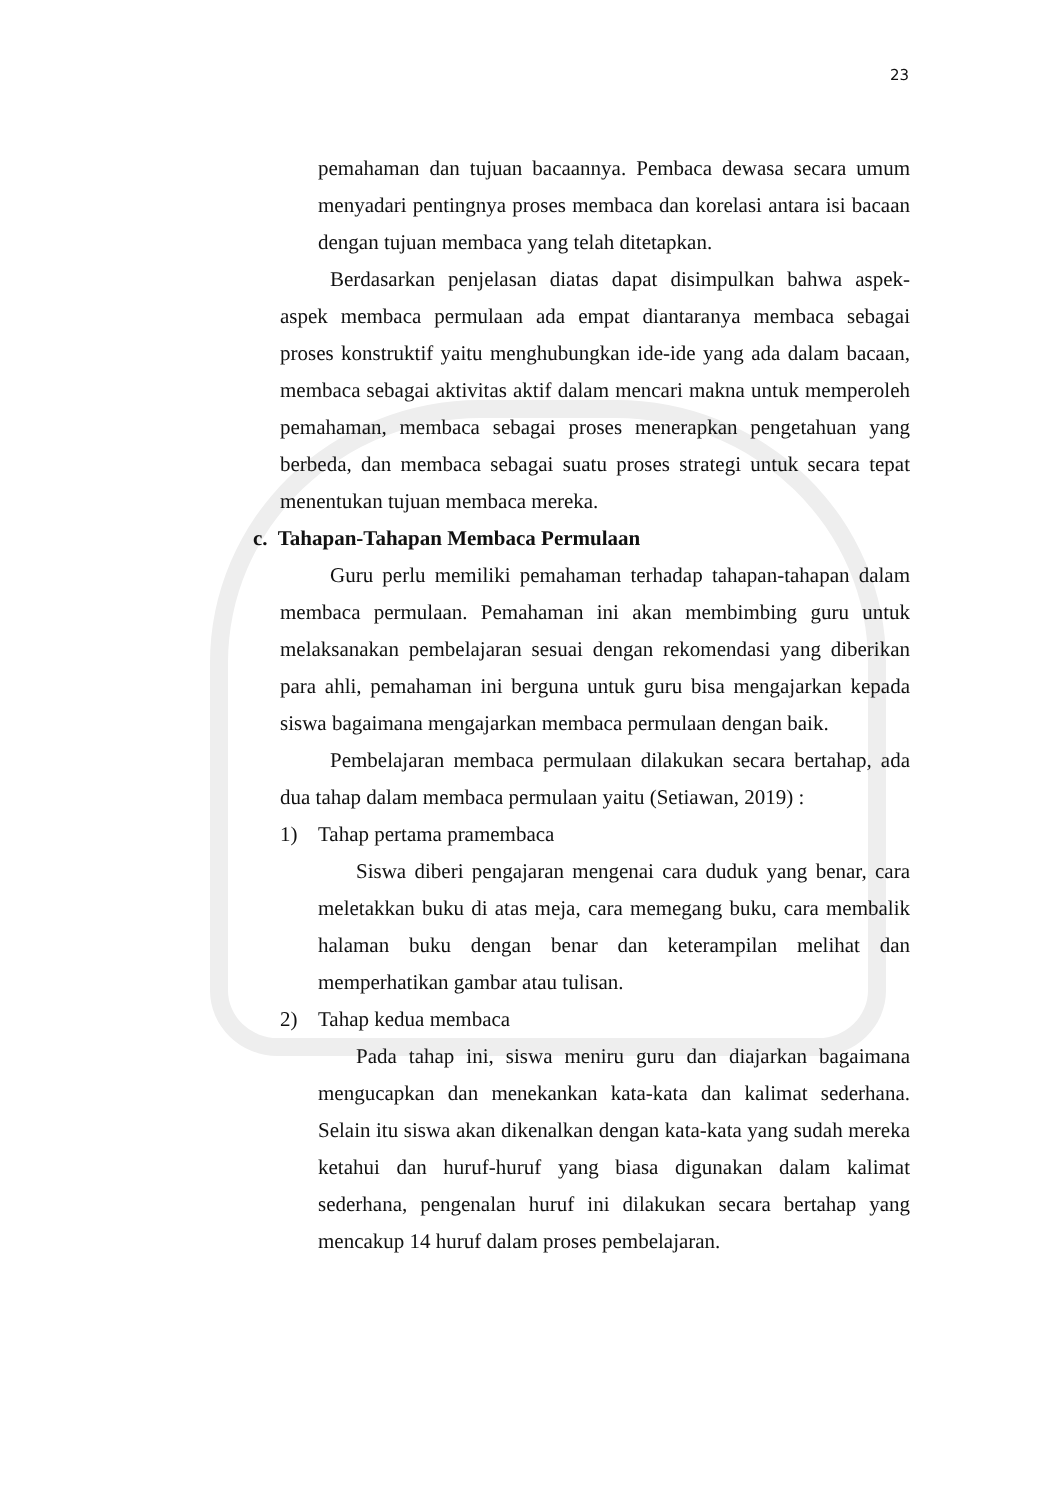23
pemahaman dan tujuan bacaannya. Pembaca dewasa secara umum menyadari pentingnya proses membaca dan korelasi antara isi bacaan dengan tujuan membaca yang telah ditetapkan.
Berdasarkan penjelasan diatas dapat disimpulkan bahwa aspek-aspek membaca permulaan ada empat diantaranya membaca sebagai proses konstruktif yaitu menghubungkan ide-ide yang ada dalam bacaan, membaca sebagai aktivitas aktif dalam mencari makna untuk memperoleh pemahaman, membaca sebagai proses menerapkan pengetahuan yang berbeda, dan membaca sebagai suatu proses strategi untuk secara tepat menentukan tujuan membaca mereka.
c. Tahapan-Tahapan Membaca Permulaan
Guru perlu memiliki pemahaman terhadap tahapan-tahapan dalam membaca permulaan. Pemahaman ini akan membimbing guru untuk melaksanakan pembelajaran sesuai dengan rekomendasi yang diberikan para ahli, pemahaman ini berguna untuk guru bisa mengajarkan kepada siswa bagaimana mengajarkan membaca permulaan dengan baik.
Pembelajaran membaca permulaan dilakukan secara bertahap, ada dua tahap dalam membaca permulaan yaitu (Setiawan, 2019) :
1) Tahap pertama pramembaca
Siswa diberi pengajaran mengenai cara duduk yang benar, cara meletakkan buku di atas meja, cara memegang buku, cara membalik halaman buku dengan benar dan keterampilan melihat dan memperhatikan gambar atau tulisan.
2) Tahap kedua membaca
Pada tahap ini, siswa meniru guru dan diajarkan bagaimana mengucapkan dan menekankan kata-kata dan kalimat sederhana. Selain itu siswa akan dikenalkan dengan kata-kata yang sudah mereka ketahui dan huruf-huruf yang biasa digunakan dalam kalimat sederhana, pengenalan huruf ini dilakukan secara bertahap yang mencakup 14 huruf dalam proses pembelajaran.